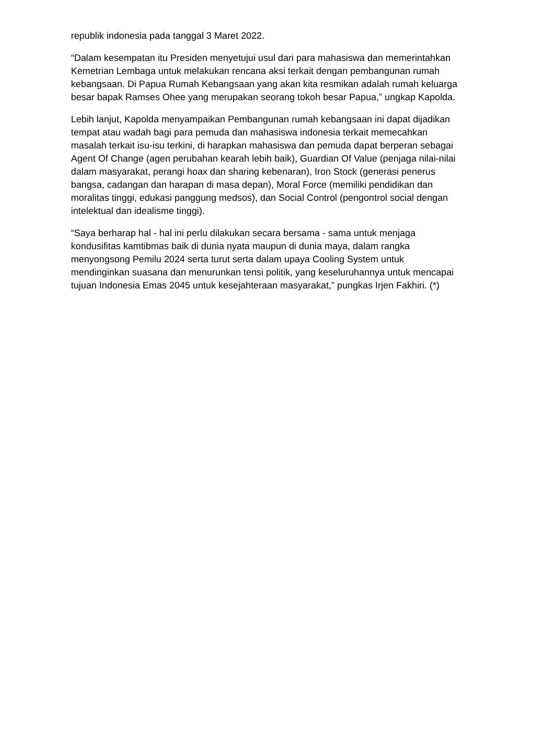republik indonesia pada tanggal 3 Maret 2022.
“Dalam kesempatan itu Presiden menyetujui usul dari para mahasiswa dan memerintahkan Kemetrian Lembaga untuk melakukan rencana aksi terkait dengan pembangunan rumah kebangsaan. Di Papua Rumah Kebangsaan yang akan kita resmikan adalah rumah keluarga besar bapak Ramses Ohee yang merupakan seorang tokoh besar Papua,” ungkap Kapolda.
Lebih lanjut, Kapolda menyampaikan Pembangunan rumah kebangsaan ini dapat dijadikan tempat atau wadah bagi para pemuda dan mahasiswa indonesia terkait memecahkan masalah terkait isu-isu terkini, di harapkan mahasiswa dan pemuda dapat berperan sebagai Agent Of Change (agen perubahan kearah lebih baik), Guardian Of Value (penjaga nilai-nilai dalam masyarakat, perangi hoax dan sharing kebenaran), Iron Stock (generasi penerus bangsa, cadangan dan harapan di masa depan), Moral Force (memiliki pendidikan dan moralitas tinggi, edukasi panggung medsos), dan Social Control (pengontrol social dengan intelektual dan idealisme tinggi).
“Saya berharap hal - hal ini perlu dilakukan secara bersama - sama untuk menjaga kondusifitas kamtibmas baik di dunia nyata maupun di dunia maya, dalam rangka menyongsong Pemilu 2024 serta turut serta dalam upaya Cooling System untuk mendinginkan suasana dan menurunkan tensi politik, yang keseluruhannya untuk mencapai tujuan Indonesia Emas 2045 untuk kesejahteraan masyarakat,” pungkas Irjen Fakhiri. (*)